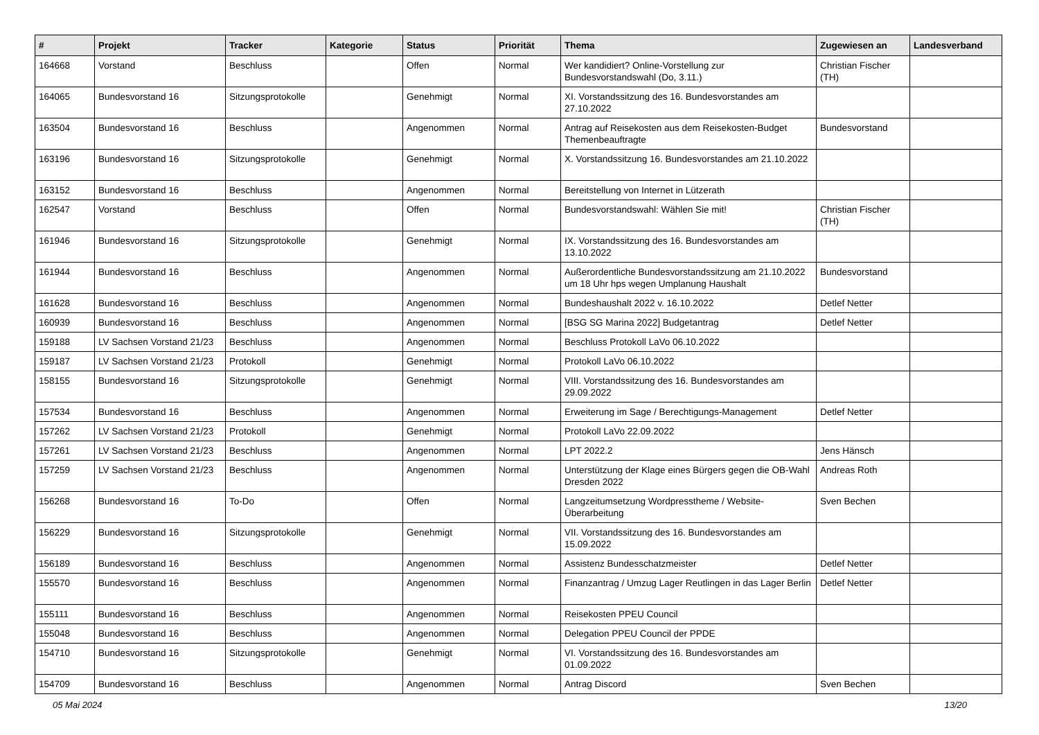| # | Projekt | Tracker | Kategorie | Status | Priorität | Thema | Zugewiesen an | Landesverband |
| --- | --- | --- | --- | --- | --- | --- | --- | --- |
| 164668 | Vorstand | Beschluss | | Offen | Normal | Wer kandidiert? Online-Vorstellung zur Bundesvorstandswahl (Do, 3.11.) | Christian Fischer (TH) | |
| 164065 | Bundesvorstand 16 | Sitzungsprotokolle | | Genehmigt | Normal | XI. Vorstandssitzung des 16. Bundesvorstandes am 27.10.2022 | | |
| 163504 | Bundesvorstand 16 | Beschluss | | Angenommen | Normal | Antrag auf Reisekosten aus dem Reisekosten-Budget Themenbeauftragte | Bundesvorstand | |
| 163196 | Bundesvorstand 16 | Sitzungsprotokolle | | Genehmigt | Normal | X. Vorstandssitzung 16. Bundesvorstandes am 21.10.2022 | | |
| 163152 | Bundesvorstand 16 | Beschluss | | Angenommen | Normal | Bereitstellung von Internet in Lützerath | | |
| 162547 | Vorstand | Beschluss | | Offen | Normal | Bundesvorstandswahl: Wählen Sie mit! | Christian Fischer (TH) | |
| 161946 | Bundesvorstand 16 | Sitzungsprotokolle | | Genehmigt | Normal | IX. Vorstandssitzung des 16. Bundesvorstandes am 13.10.2022 | | |
| 161944 | Bundesvorstand 16 | Beschluss | | Angenommen | Normal | Außerordentliche Bundesvorstandssitzung am 21.10.2022 um 18 Uhr hps wegen Umplanung Haushalt | Bundesvorstand | |
| 161628 | Bundesvorstand 16 | Beschluss | | Angenommen | Normal | Bundeshaushalt 2022 v. 16.10.2022 | Detlef Netter | |
| 160939 | Bundesvorstand 16 | Beschluss | | Angenommen | Normal | [BSG SG Marina 2022] Budgetantrag | Detlef Netter | |
| 159188 | LV Sachsen Vorstand 21/23 | Beschluss | | Angenommen | Normal | Beschluss Protokoll LaVo 06.10.2022 | | |
| 159187 | LV Sachsen Vorstand 21/23 | Protokoll | | Genehmigt | Normal | Protokoll LaVo 06.10.2022 | | |
| 158155 | Bundesvorstand 16 | Sitzungsprotokolle | | Genehmigt | Normal | VIII. Vorstandssitzung des 16. Bundesvorstandes am 29.09.2022 | | |
| 157534 | Bundesvorstand 16 | Beschluss | | Angenommen | Normal | Erweiterung im Sage / Berechtigungs-Management | Detlef Netter | |
| 157262 | LV Sachsen Vorstand 21/23 | Protokoll | | Genehmigt | Normal | Protokoll LaVo 22.09.2022 | | |
| 157261 | LV Sachsen Vorstand 21/23 | Beschluss | | Angenommen | Normal | LPT 2022.2 | Jens Hänsch | |
| 157259 | LV Sachsen Vorstand 21/23 | Beschluss | | Angenommen | Normal | Unterstützung der Klage eines Bürgers gegen die OB-Wahl Dresden 2022 | Andreas Roth | |
| 156268 | Bundesvorstand 16 | To-Do | | Offen | Normal | Langzeitumsetzung Wordpresstheme / Website-Überarbeitung | Sven Bechen | |
| 156229 | Bundesvorstand 16 | Sitzungsprotokolle | | Genehmigt | Normal | VII. Vorstandssitzung des 16. Bundesvorstandes am 15.09.2022 | | |
| 156189 | Bundesvorstand 16 | Beschluss | | Angenommen | Normal | Assistenz Bundesschatzmeister | Detlef Netter | |
| 155570 | Bundesvorstand 16 | Beschluss | | Angenommen | Normal | Finanzantrag / Umzug Lager Reutlingen in das Lager Berlin | Detlef Netter | |
| 155111 | Bundesvorstand 16 | Beschluss | | Angenommen | Normal | Reisekosten PPEU Council | | |
| 155048 | Bundesvorstand 16 | Beschluss | | Angenommen | Normal | Delegation PPEU Council der PPDE | | |
| 154710 | Bundesvorstand 16 | Sitzungsprotokolle | | Genehmigt | Normal | VI. Vorstandssitzung des 16. Bundesvorstandes am 01.09.2022 | | |
| 154709 | Bundesvorstand 16 | Beschluss | | Angenommen | Normal | Antrag Discord | Sven Bechen | |
05 Mai 2024 13/20